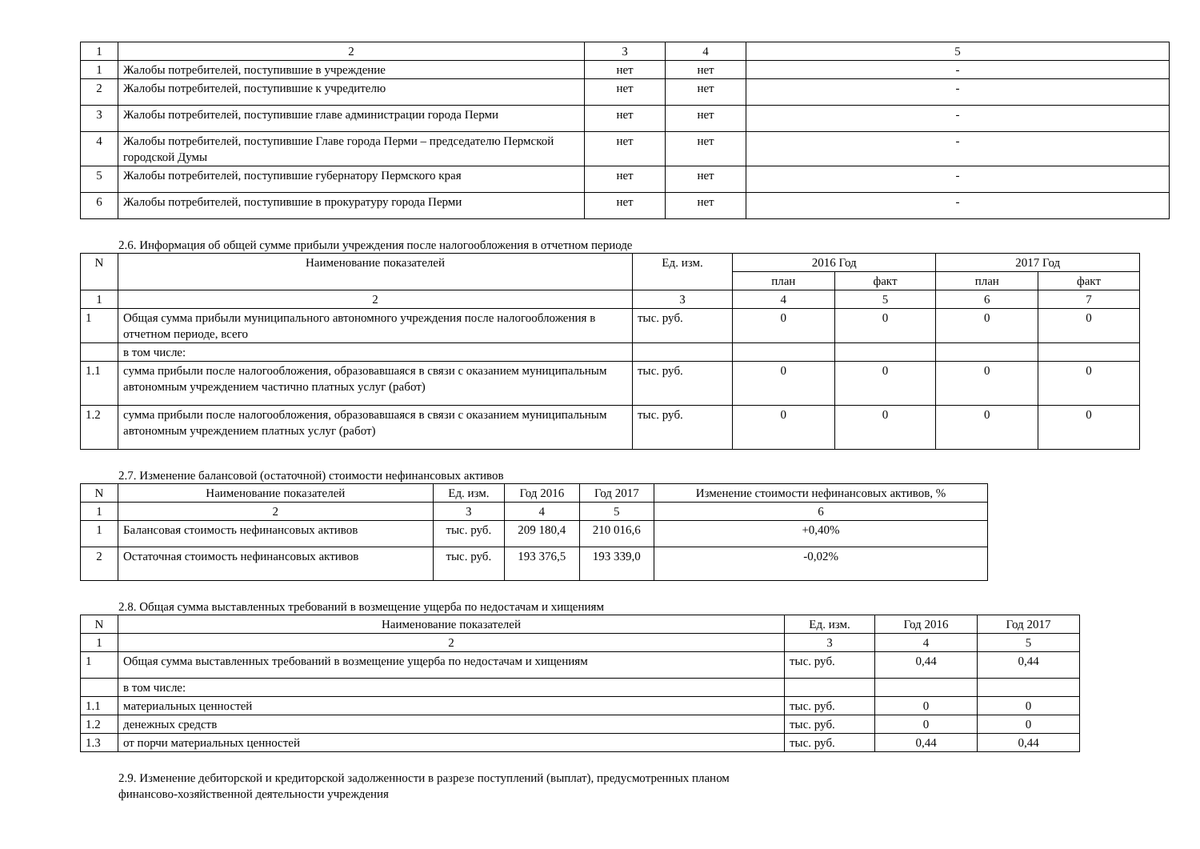| 1 | 2 | 3 | 4 | 5 |
| 1 | Жалобы потребителей, поступившие в учреждение | нет | нет | - |
| 2 | Жалобы потребителей, поступившие к учредителю | нет | нет | - |
| 3 | Жалобы потребителей, поступившие главе администрации города Перми | нет | нет | - |
| 4 | Жалобы потребителей, поступившие Главе города Перми – председателю Пермской городской Думы | нет | нет | - |
| 5 | Жалобы потребителей, поступившие губернатору Пермского края | нет | нет | - |
| 6 | Жалобы потребителей, поступившие в прокуратуру города Перми | нет | нет | - |
2.6. Информация об общей сумме прибыли учреждения после налогообложения в отчетном периоде
| N | Наименование показателей | Ед. изм. | 2016 Год | | 2017 Год | |
| --- | --- | --- | --- | --- | --- | --- |
| | | | план | факт | план | факт |
| 1 | 2 | 3 | 4 | 5 | 6 | 7 |
| 1 | Общая сумма прибыли муниципального автономного учреждения после налогообложения в отчетном периоде, всего | тыс. руб. | 0 | 0 | 0 | 0 |
| | в том числе: | | | | | |
| 1.1 | сумма прибыли после налогообложения, образовавшаяся в связи с оказанием муниципальным автономным учреждением частично платных услуг (работ) | тыс. руб. | 0 | 0 | 0 | 0 |
| 1.2 | сумма прибыли после налогообложения, образовавшаяся в связи с оказанием муниципальным автономным учреждением платных услуг (работ) | тыс. руб. | 0 | 0 | 0 | 0 |
2.7. Изменение балансовой (остаточной) стоимости нефинансовых активов
| N | Наименование показателей | Ед. изм. | Год 2016 | Год 2017 | Изменение стоимости нефинансовых активов, % |
| --- | --- | --- | --- | --- | --- |
| 1 | 2 | 3 | 4 | 5 | 6 |
| 1 | Балансовая стоимость нефинансовых активов | тыс. руб. | 209 180,4 | 210 016,6 | +0,40% |
| 2 | Остаточная стоимость нефинансовых активов | тыс. руб. | 193 376,5 | 193 339,0 | -0,02% |
2.8. Общая сумма выставленных требований в возмещение ущерба по недостачам и хищениям
| N | Наименование показателей | Ед. изм. | Год 2016 | Год 2017 |
| --- | --- | --- | --- | --- |
| 1 | 2 | 3 | 4 | 5 |
| 1 | Общая сумма выставленных требований в возмещение ущерба по недостачам и хищениям | тыс. руб. | 0,44 | 0,44 |
| | в том числе: | | | |
| 1.1 | материальных ценностей | тыс. руб. | 0 | 0 |
| 1.2 | денежных средств | тыс. руб. | 0 | 0 |
| 1.3 | от порчи материальных ценностей | тыс. руб. | 0,44 | 0,44 |
2.9. Изменение дебиторской и кредиторской задолженности в разрезе поступлений (выплат), предусмотренных планом
финансово-хозяйственной деятельности учреждения